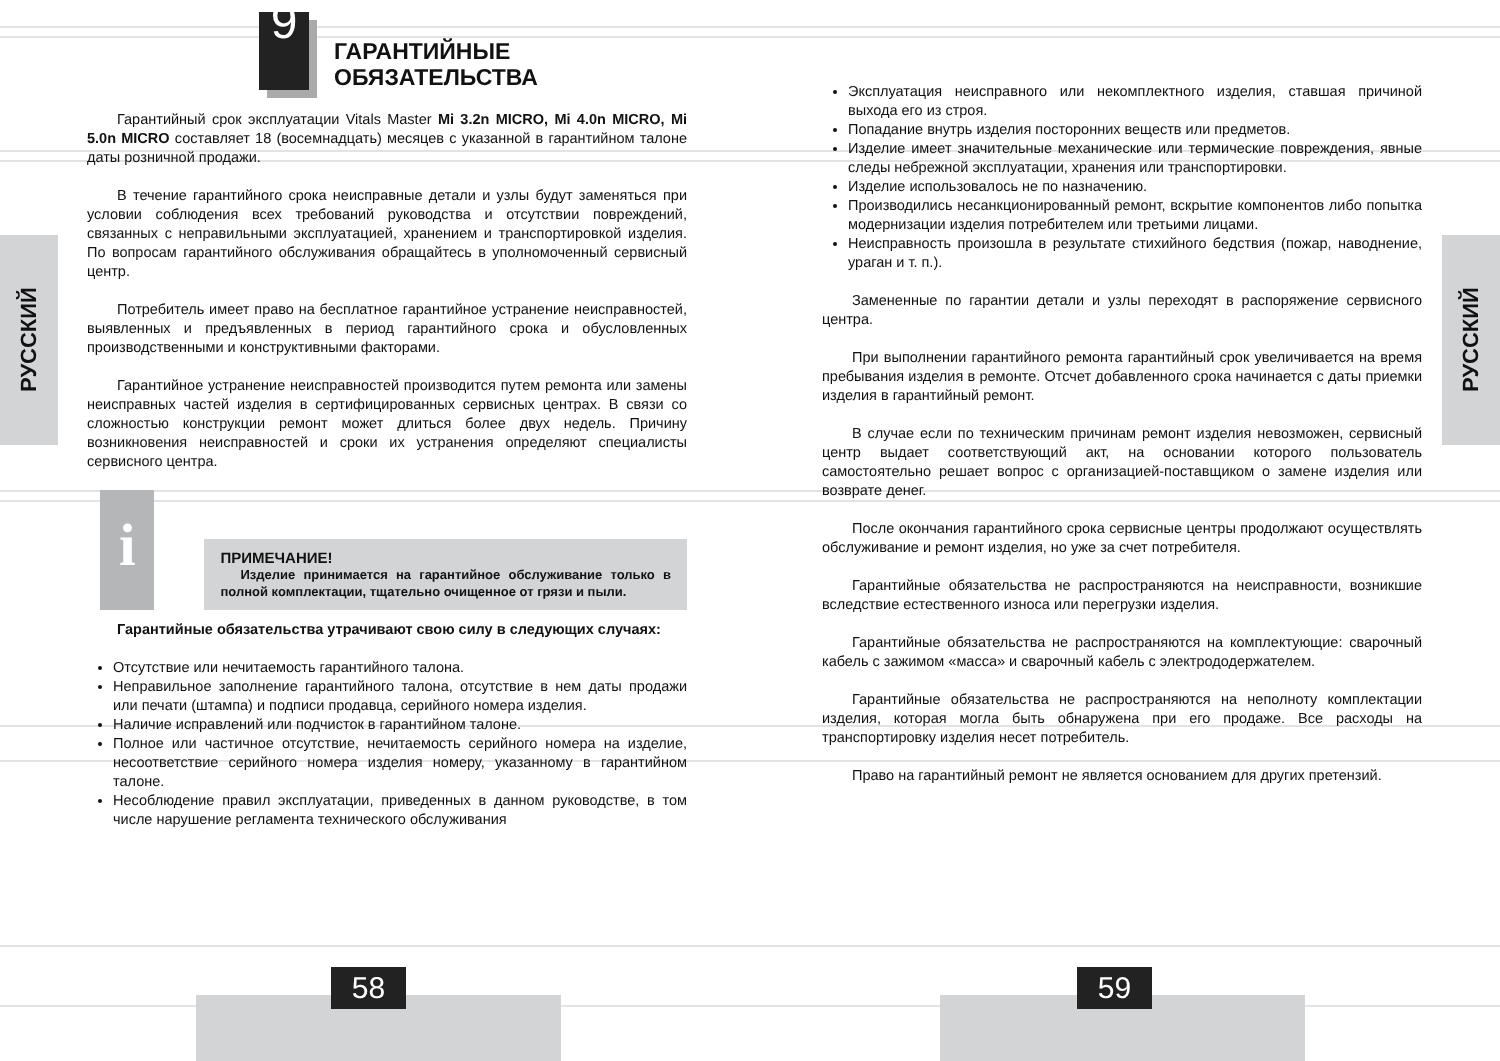РУССКИЙ
РУССКИЙ
9
ГАРАНТИЙНЫЕ
ОБЯЗАТЕЛЬСТВА
Гарантийный срок эксплуатации Vitals Master Mi 3.2n MICRO, Mi 4.0n MICRO, Mi 5.0n MICRO составляет 18 (восемнадцать) месяцев с указанной в гарантийном талоне даты розничной продажи.
В течение гарантийного срока неисправные детали и узлы будут заменяться при условии соблюдения всех требований руководства и отсутствии повреждений, связанных с неправильными эксплуатацией, хранением и транспортировкой изделия. По вопросам гарантийного обслуживания обращайтесь в уполномоченный сервисный центр.
Потребитель имеет право на бесплатное гарантийное устранение неисправностей, выявленных и предъявленных в период гарантийного срока и обусловленных производственными и конструктивными факторами.
Гарантийное устранение неисправностей производится путем ремонта или замены неисправных частей изделия в сертифицированных сервисных центрах. В связи со сложностью конструкции ремонт может длиться более двух недель. Причину возникновения неисправностей и сроки их устранения определяют специалисты сервисного центра.
i
ПРИМЕЧАНИЕ!
Изделие принимается на гарантийное обслуживание только в полной комплектации, тщательно очищенное от грязи и пыли.
Гарантийные обязательства утрачивают свою силу в следующих случаях:
Отсутствие или нечитаемость гарантийного талона.
Неправильное заполнение гарантийного талона, отсутствие в нем даты продажи или печати (штампа) и подписи продавца, серийного номера изделия.
Наличие исправлений или подчисток в гарантийном талоне.
Полное или частичное отсутствие, нечитаемость серийного номера на изделие, несоответствие серийного номера изделия номеру, указанному в гарантийном талоне.
Несоблюдение правил эксплуатации, приведенных в данном руководстве, в том числе нарушение регламента технического обслуживания
Эксплуатация неисправного или некомплектного изделия, ставшая причиной выхода его из строя.
Попадание внутрь изделия посторонних веществ или предметов.
Изделие имеет значительные механические или термические повреждения, явные следы небрежной эксплуатации, хранения или транспортировки.
Изделие использовалось не по назначению.
Производились несанкционированный ремонт, вскрытие компонентов либо попытка модернизации изделия потребителем или третьими лицами.
Неисправность произошла в результате стихийного бедствия (пожар, наводнение, ураган и т. п.).
Замененные по гарантии детали и узлы переходят в распоряжение сервисного центра.
При выполнении гарантийного ремонта гарантийный срок увеличивается на время пребывания изделия в ремонте. Отсчет добавленного срока начинается с даты приемки изделия в гарантийный ремонт.
В случае если по техническим причинам ремонт изделия невозможен, сервисный центр выдает соответствующий акт, на основании которого пользователь самостоятельно решает вопрос с организацией-поставщиком о замене изделия или возврате денег.
После окончания гарантийного срока сервисные центры продолжают осуществлять обслуживание и ремонт изделия, но уже за счет потребителя.
Гарантийные обязательства не распространяются на неисправности, возникшие вследствие естественного износа или перегрузки изделия.
Гарантийные обязательства не распространяются на комплектующие: сварочный кабель с зажимом «масса» и сварочный кабель с электрододержателем.
Гарантийные обязательства не распространяются на неполноту комплектации изделия, которая могла быть обнаружена при его продаже. Все расходы на транспортировку изделия несет потребитель.
Право на гарантийный ремонт не является основанием для других претензий.
58 59